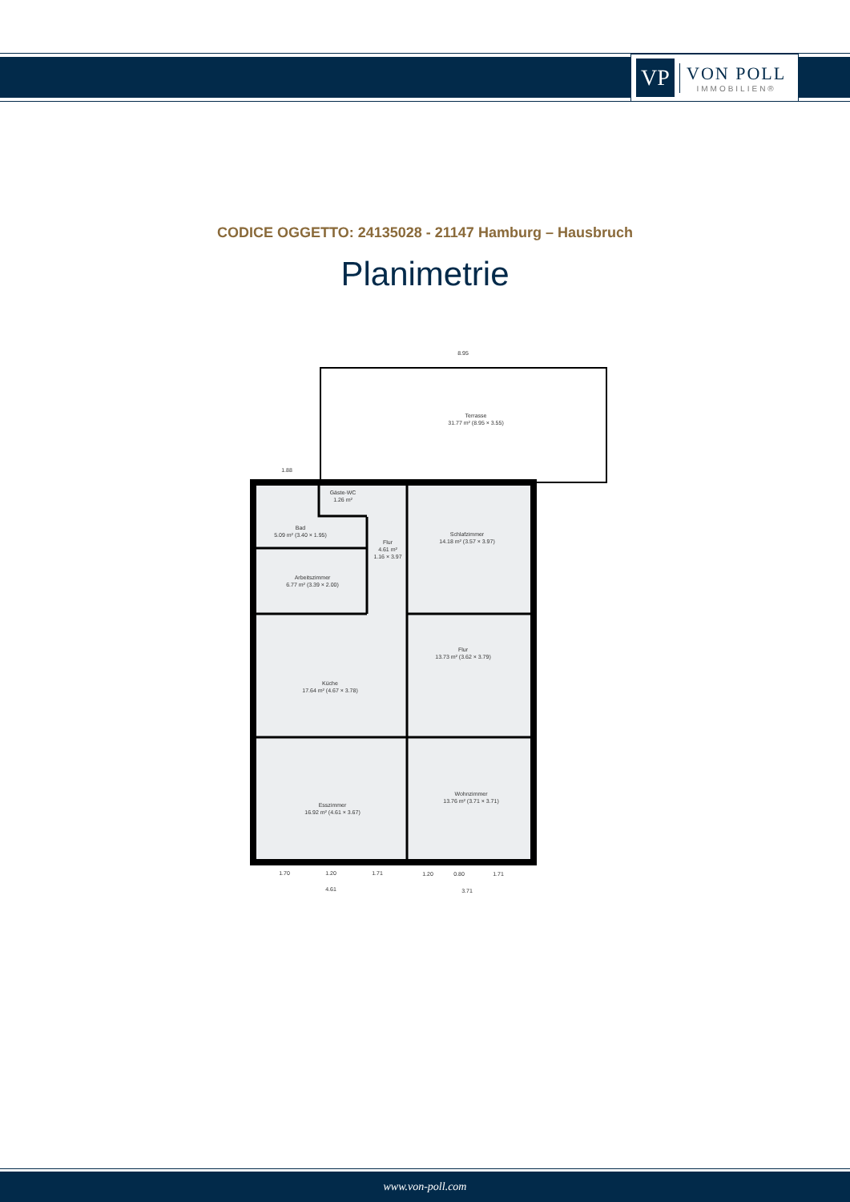VP
VON POLL
IMMOBILIEN®
CODICE OGGETTO: 24135028 - 21147 Hamburg – Hausbruch
Planimetrie
Terrasse
31.77 m² (8.95 × 3.55)
Gäste-WC
1.26 m²
Bad
5.09 m² (3.40 × 1.95)
Flur
4.61 m²
1.16 × 3.97
Schlafzimmer
14.18 m² (3.57 × 3.97)
Arbeitszimmer
6.77 m² (3.39 × 2.00)
Flur
13.73 m² (3.62 × 3.79)
Küche
17.64 m² (4.67 × 3.78)
Esszimmer
16.92 m² (4.61 × 3.67)
Wohnzimmer
13.76 m² (3.71 × 3.71)
8.95
1.88
1.70
1.20
1.71
1.20
0.80
1.71
4.61
3.71
www.von-poll.com